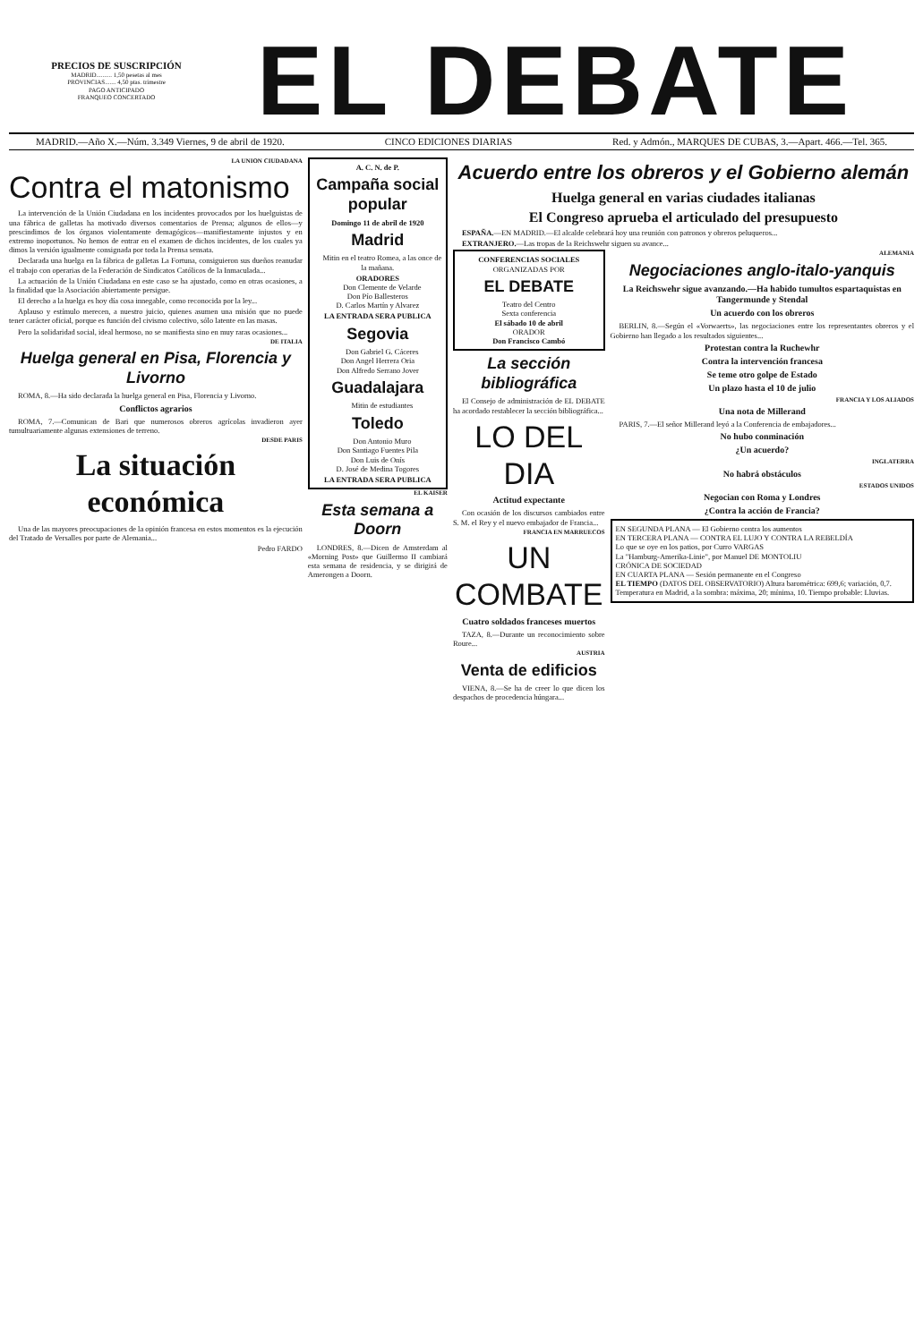PRECIOS DE SUSCRIPCIÓN
MADRID.......... 1,50 pesetas al mes
PROVINCIAS....... 4,50 ptas. trimestre
PAGO ANTICIPADO
FRANQUEO CONCERTADO
EL DEBATE
MADRID.—Año X.—Núm. 3.349 Viernes, 9 de abril de 1920. CINCO EDICIONES DIARIAS Red. y Admón., MARQUES DE CUBAS, 3.—Apart. 466.—Tel. 365.
LA UNION CIUDADANA
Contra el matonismo
La intervención de la Unión Ciudadana en los incidentes provocados por los huelguistas de una fábrica de galletas ha motivado diversos comentarios de Prensa; algunos de ellos—y prescindimos de los órganos violentamente demagógicos—manifiestamente injustos y en extremo inoportunos. No hemos de entrar en el examen de dichos incidentes, de los cuales ya dimos la versión igualmente consignada por toda la Prensa sensata.
Declarada una huelga en la fábrica de galletas La Fortuna, consiguieron sus dueños reanudar el trabajo con operarias de la Federación de Sindicatos Católicos de la Inmaculada...
La actuación de la Unión Ciudadana en este caso se ha ajustado, como en otras ocasiones, a la finalidad que la Asociación abiertamente persigue.
El derecho a la huelga es hoy día cosa innegable, como reconocida por la ley...
Aplauso y estímulo merecen, a nuestro juicio, quienes asumen una misión que no puede tener carácter oficial, porque es función del civismo colectivo, sólo latente en las masas.
Pero la solidaridad social, ideal hermoso, no se manifiesta sino en muy raras ocasiones...
DE ITALIA
Huelga general en Pisa, Florencia y Livorno
ROMA, 8.—Ha sido declarada la huelga general en Pisa, Florencia y Livorno.
Conflictos agrarios
ROMA, 7.—Comunican de Bari que numerosos obreros agrícolas invadieron ayer tumultuariamente algunas extensiones de terreno.
DESDE PARIS
La situación económica
Una de las mayores preocupaciones de la opinión francesa en estos momentos es la ejecución del Tratado de Versalles por parte de Alemania...
Pedro FARDO
A. C. N. de P.
Campaña social popular
Domingo 11 de abril de 1920
Madrid
Mitin en el teatro Romea, a las once de la mañana.
ORADORES
Don Clemente de Velarde
Don Pío Ballesteros
D. Carlos Martín y Alvarez
LA ENTRADA SERA PUBLICA
Segovia
Don Gabriel G. Cáceres
Don Angel Herrera Oria
Don Alfredo Serrano Jover
Guadalajara
Mitin de estudiantes
Toledo
Don Antonio Muro
Don Santiago Fuentes Pila
Don Luis de Onís
D. José de Medina Togores
LA ENTRADA SERA PUBLICA
EL KAISER
Esta semana a Doorn
LONDRES, 8.—Dicen de Amsterdam al «Morning Post» que Guillermo II cambiará esta semana de residencia, y se dirigirá de Amerongen a Doorn.
Acuerdo entre los obreros y el Gobierno alemán
Huelga general en varias ciudades italianas
El Congreso aprueba el articulado del presupuesto
ESPAÑA.—EN MADRID.—El alcalde celebrará hoy una reunión con patronos y obreros peluqueros...
EXTRANJERO.—Las tropas de la Reichswehr siguen su avance...
CONFERENCIAS SOCIALES
ORGANIZADAS POR
EL DEBATE
Teatro del Centro
Sexta conferencia
El sábado 10 de abril
ORADOR
Don Francisco Cambó
La sección bibliográfica
El Consejo de administración de EL DEBATE ha acordado restablecer la sección bibliográfica...
LO DEL DIA
Actitud expectante
Con ocasión de los discursos cambiados entre S. M. el Rey y el nuevo embajador de Francia...
FRANCIA EN MARRUECOS
UN COMBATE
Cuatro soldados franceses muertos
TAZA, 8.—Durante un reconocimiento sobre Roure...
AUSTRIA
Venta de edificios
VIENA, 8.—Se ha de creer lo que dicen los despachos de procedencia húngara...
ALEMANIA
Negociaciones anglo-italo-yanquis
La Reichswehr sigue avanzando.—Ha habido tumultos espartaquistas en Tangermunde y Stendal
Un acuerdo con los obreros
BERLIN, 8.—Según el «Vorwaerts», las negociaciones entre los representantes obreros y el Gobierno han llegado a los resultados siguientes...
Protestan contra la Ruchewhr
Contra la intervención francesa
Se teme otro golpe de Estado
Un plazo hasta el 10 de julio
FRANCIA Y LOS ALIADOS
Una nota de Millerand
PARIS, 7.—El señor Millerand leyó a la Conferencia de embajadores...
No hubo conminación
¿Un acuerdo?
INGLATERRA
No habrá obstáculos
ESTADOS UNIDOS
Negocian con Roma y Londres
¿Contra la acción de Francia?
EN SEGUNDA PLANA — El Gobierno contra los aumentos
EN TERCERA PLANA — CONTRA EL LUJO Y CONTRA LA REBELDÍA
Lo que se oye en los patios, por Curro VARGAS
La "Hamburg-Amerika-Linie", por Manuel DE MONTOLIU
CRÓNICA DE SOCIEDAD
EN CUARTA PLANA — Sesión permanente en el Congreso
EL TIEMPO (DATOS DEL OBSERVATORIO) Altura barométrica: 699,6; variación, 0,7. Temperatura en Madrid, a la sombra: máxima, 20; mínima, 10. Tiempo probable: Lluvias.